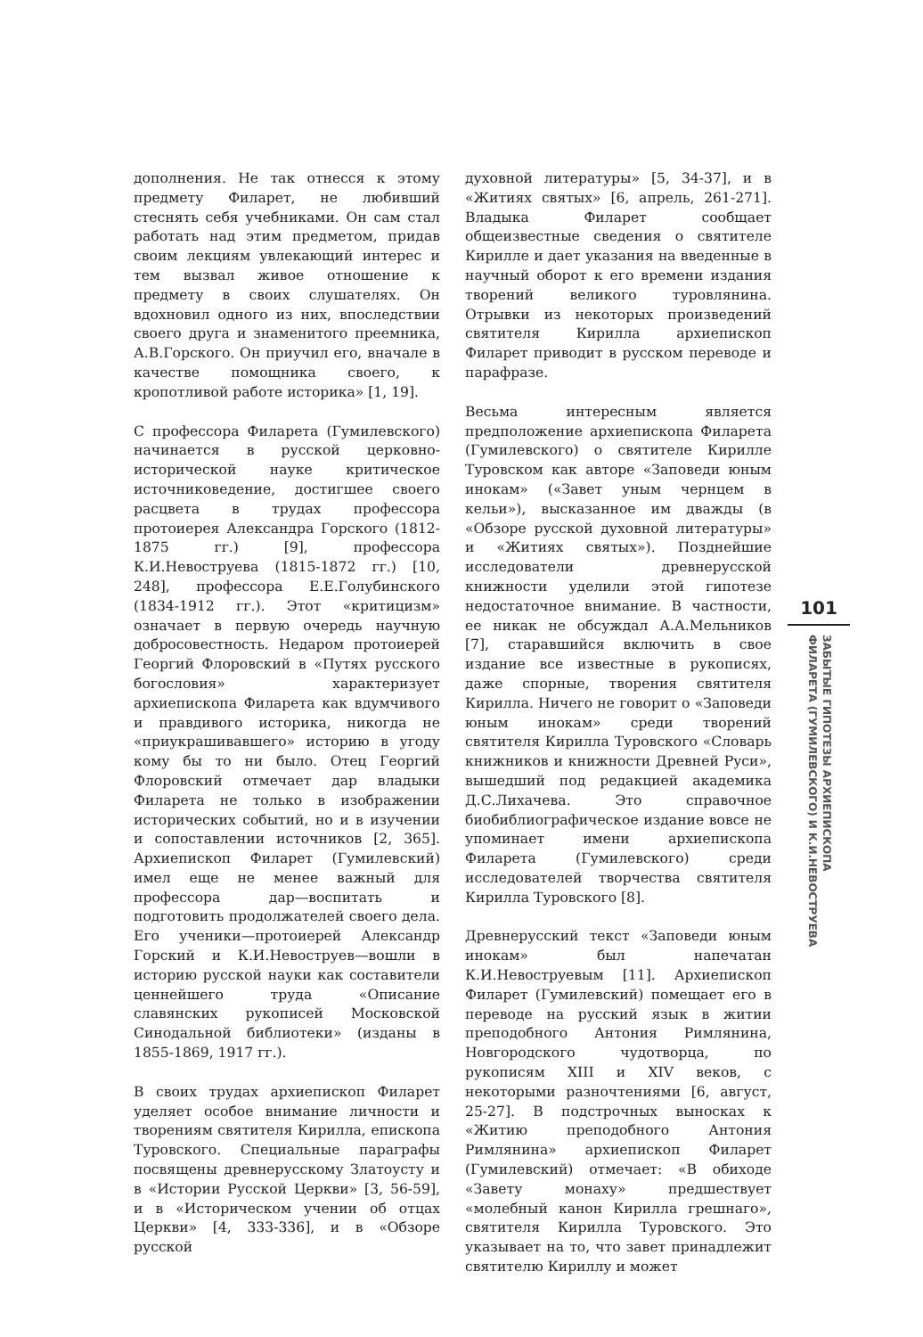дополнения. Не так отнесся к этому предмету Филарет, не любивший стеснять себя учебниками. Он сам стал работать над этим предметом, придав своим лекциям увлекающий интерес и тем вызвал живое отношение к предмету в своих слушателях. Он вдохновил одного из них, впоследствии своего друга и знаменитого преемника, А.В.Горского. Он приучил его, вначале в качестве помощника своего, к кропотливой работе историка» [1, 19].
С профессора Филарета (Гумилевского) начинается в русской церковно-исторической науке критическое источниковедение, достигшее своего расцвета в трудах профессора протоиерея Александра Горского (1812-1875 гг.) [9], профессора К.И.Невоструева (1815-1872 гг.) [10, 248], профессора Е.Е.Голубинского (1834-1912 гг.). Этот «критицизм» означает в первую очередь научную добросовестность. Недаром протоиерей Георгий Флоровский в «Путях русского богословия» характеризует архиепископа Филарета как вдумчивого и правдивого историка, никогда не «приукрашивавшего» историю в угоду кому бы то ни было. Отец Георгий Флоровский отмечает дар владыки Филарета не только в изображении исторических событий, но и в изучении и сопоставлении источников [2, 365]. Архиепископ Филарет (Гумилевский) имел еще не менее важный для профессора дар—воспитать и подготовить продолжателей своего дела. Его ученики—протоиерей Александр Горский и К.И.Невоструев—вошли в историю русской науки как составители ценнейшего труда «Описание славянских рукописей Московской Синодальной библиотеки» (изданы в 1855-1869, 1917 гг.).
В своих трудах архиепископ Филарет уделяет особое внимание личности и творениям святителя Кирилла, епископа Туровского. Специальные параграфы посвящены древнерусскому Златоусту и в «Истории Русской Церкви» [3, 56-59], и в «Историческом учении об отцах Церкви» [4, 333-336], и в «Обзоре русской
духовной литературы» [5, 34-37], и в «Житиях святых» [6, апрель, 261-271]. Владыка Филарет сообщает общеизвестные сведения о святителе Кирилле и дает указания на введенные в научный оборот к его времени издания творений великого туровлянина. Отрывки из некоторых произведений святителя Кирилла архиепископ Филарет приводит в русском переводе и парафразе.
Весьма интересным является предположение архиепископа Филарета (Гумилевского) о святителе Кирилле Туровском как авторе «Заповеди юным инокам» («Завет уным чернцем в кельи»), высказанное им дважды (в «Обзоре русской духовной литературы» и «Житиях святых»). Позднейшие исследователи древнерусской книжности уделили этой гипотезе недостаточное внимание. В частности, ее никак не обсуждал А.А.Мельников [7], старавшийся включить в свое издание все известные в рукописях, даже спорные, творения святителя Кирилла. Ничего не говорит о «Заповеди юным инокам» среди творений святителя Кирилла Туровского «Словарь книжников и книжности Древней Руси», вышедший под редакцией академика Д.С.Лихачева. Это справочное биобиблиографическое издание вовсе не упоминает имени архиепископа Филарета (Гумилевского) среди исследователей творчества святителя Кирилла Туровского [8].
Древнерусский текст «Заповеди юным инокам» был напечатан К.И.Невоструевым [11]. Архиепископ Филарет (Гумилевский) помещает его в переводе на русский язык в житии преподобного Антония Римлянина, Новгородского чудотворца, по рукописям XIII и XIV веков, с некоторыми разночтениями [6, август, 25-27]. В подстрочных выносках к «Житию преподобного Антония Римлянина» архиепископ Филарет (Гумилевский) отмечает: «В обиходе «Завету монаху» предшествует «молебный канон Кирилла грешнаго», святителя Кирилла Туровского. Это указывает на то, что завет принадлежит святителю Кириллу и может
101
ЗАБЫТЫЕ ГИПОТЕЗЫ АРХИЕПИСКОПА
ФИЛАРЕТА (ГУМИЛЕВСКОГО) И К.И.НЕВОСТРУЕВА